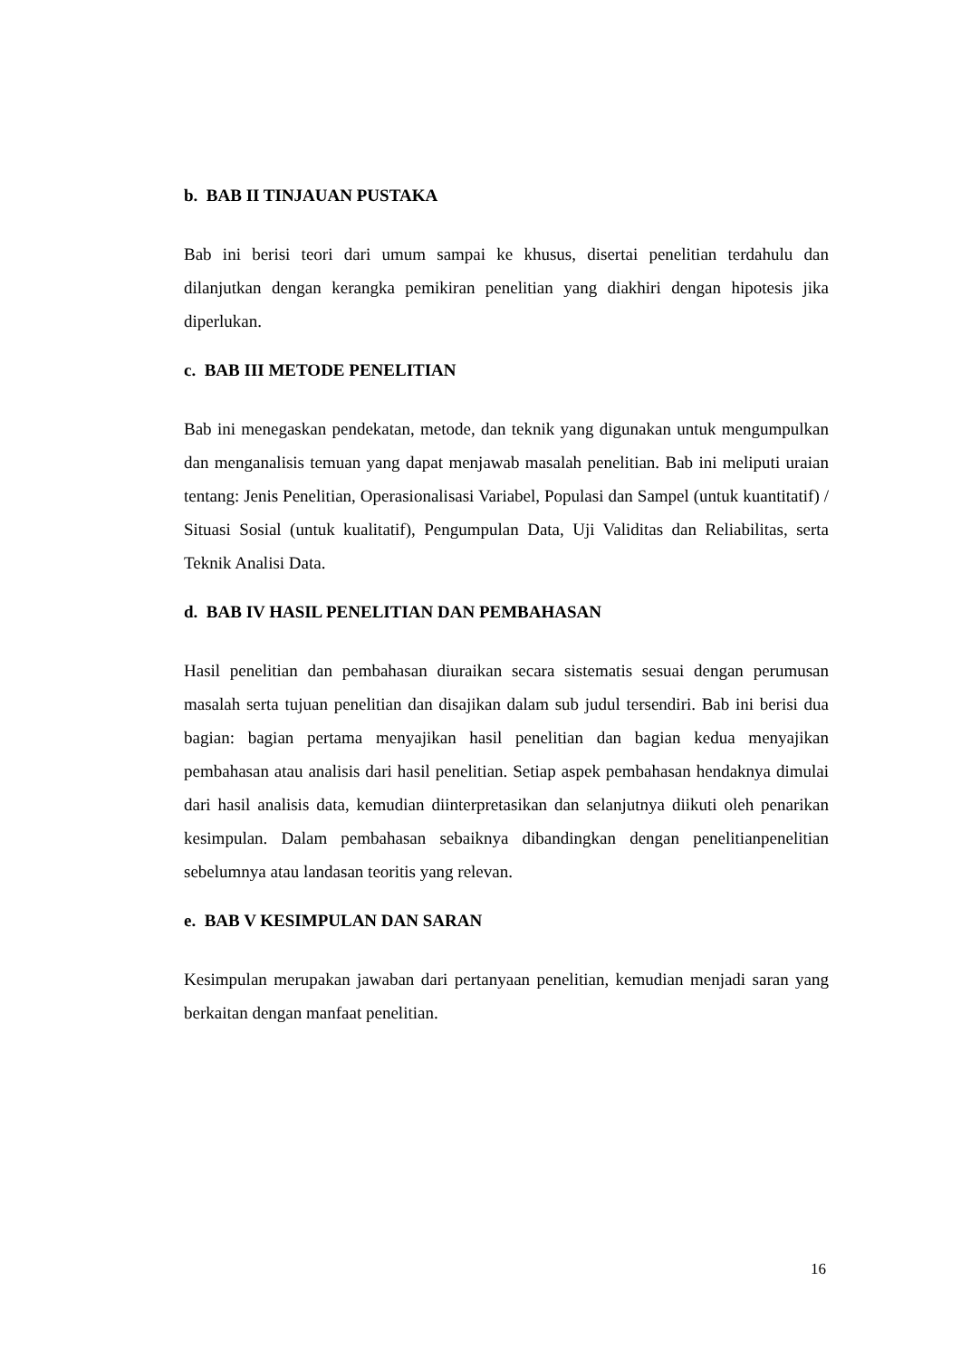b. BAB II TINJAUAN PUSTAKA
Bab ini berisi teori dari umum sampai ke khusus, disertai penelitian terdahulu dan dilanjutkan dengan kerangka pemikiran penelitian yang diakhiri dengan hipotesis jika diperlukan.
c. BAB III METODE PENELITIAN
Bab ini menegaskan pendekatan, metode, dan teknik yang digunakan untuk mengumpulkan dan menganalisis temuan yang dapat menjawab masalah penelitian. Bab ini meliputi uraian tentang: Jenis Penelitian, Operasionalisasi Variabel, Populasi dan Sampel (untuk kuantitatif) / Situasi Sosial (untuk kualitatif), Pengumpulan Data, Uji Validitas dan Reliabilitas, serta Teknik Analisi Data.
d. BAB IV HASIL PENELITIAN DAN PEMBAHASAN
Hasil penelitian dan pembahasan diuraikan secara sistematis sesuai dengan perumusan masalah serta tujuan penelitian dan disajikan dalam sub judul tersendiri. Bab ini berisi dua bagian: bagian pertama menyajikan hasil penelitian dan bagian kedua menyajikan pembahasan atau analisis dari hasil penelitian. Setiap aspek pembahasan hendaknya dimulai dari hasil analisis data, kemudian diinterpretasikan dan selanjutnya diikuti oleh penarikan kesimpulan. Dalam pembahasan sebaiknya dibandingkan dengan penelitianpenelitian sebelumnya atau landasan teoritis yang relevan.
e. BAB V KESIMPULAN DAN SARAN
Kesimpulan merupakan jawaban dari pertanyaan penelitian, kemudian menjadi saran yang berkaitan dengan manfaat penelitian.
16